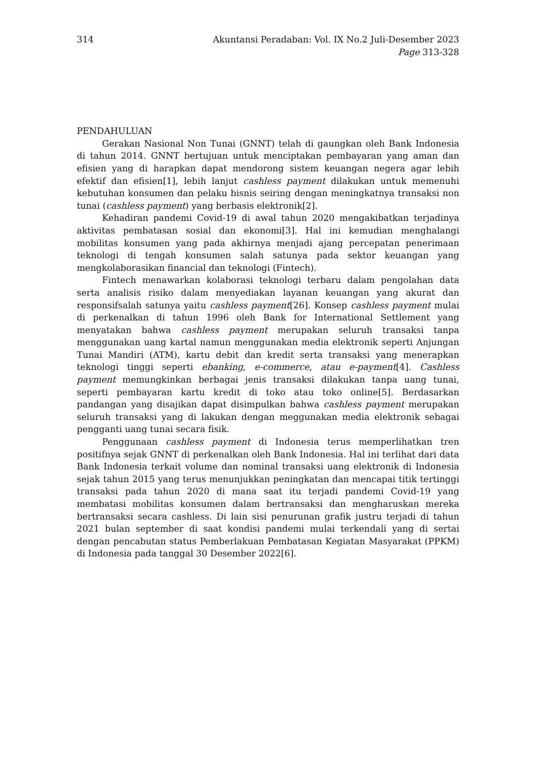314 Akuntansi Peradaban: Vol. IX No.2 Juli-Desember 2023
Page 313-328
PENDAHULUAN
Gerakan Nasional Non Tunai (GNNT) telah di gaungkan oleh Bank Indonesia di tahun 2014. GNNT bertujuan untuk menciptakan pembayaran yang aman dan efisien yang di harapkan dapat mendorong sistem keuangan negera agar lebih efektif dan efisien[1], lebih lanjut cashless payment dilakukan untuk memenuhi kebutuhan konsumen dan pelaku bisnis seiring dengan meningkatnya transaksi non tunai (cashless payment) yang berbasis elektronik[2].
Kehadiran pandemi Covid-19 di awal tahun 2020 mengakibatkan terjadinya aktivitas pembatasan sosial dan ekonomi[3]. Hal ini kemudian menghalangi mobilitas konsumen yang pada akhirnya menjadi ajang percepatan penerimaan teknologi di tengah konsumen salah satunya pada sektor keuangan yang mengkolaborasikan financial dan teknologi (Fintech).
Fintech menawarkan kolaborasi teknologi terbaru dalam pengolahan data serta analisis risiko dalam menyediakan layanan keuangan yang akurat dan responsifsalah satunya yaitu cashless payment[26]. Konsep cashless payment mulai di perkenalkan di tahun 1996 oleh Bank for International Settlement yang menyatakan bahwa cashless payment merupakan seluruh transaksi tanpa menggunakan uang kartal namun menggunakan media elektronik seperti Anjungan Tunai Mandiri (ATM), kartu debit dan kredit serta transaksi yang menerapkan teknologi tinggi seperti ebanking, e-commerce, atau e-payment[4]. Cashless payment memungkinkan berbagai jenis transaksi dilakukan tanpa uang tunai, seperti pembayaran kartu kredit di toko atau toko online[5]. Berdasarkan pandangan yang disajikan dapat disimpulkan bahwa cashless payment merupakan seluruh transaksi yang di lakukan dengan meggunakan media elektronik sebagai pengganti uang tunai secara fisik.
Penggunaan cashless payment di Indonesia terus memperlihatkan tren positifnya sejak GNNT di perkenalkan oleh Bank Indonesia. Hal ini terlihat dari data Bank Indonesia terkait volume dan nominal transaksi uang elektronik di Indonesia sejak tahun 2015 yang terus menunjukkan peningkatan dan mencapai titik tertinggi transaksi pada tahun 2020 di mana saat itu terjadi pandemi Covid-19 yang membatasi mobilitas konsumen dalam bertransaksi dan mengharuskan mereka bertransaksi secara cashless. Di lain sisi penurunan grafik justru terjadi di tahun 2021 bulan september di saat kondisi pandemi mulai terkendali yang di sertai dengan pencabutan status Pemberlakuan Pembatasan Kegiatan Masyarakat (PPKM) di Indonesia pada tanggal 30 Desember 2022[6].